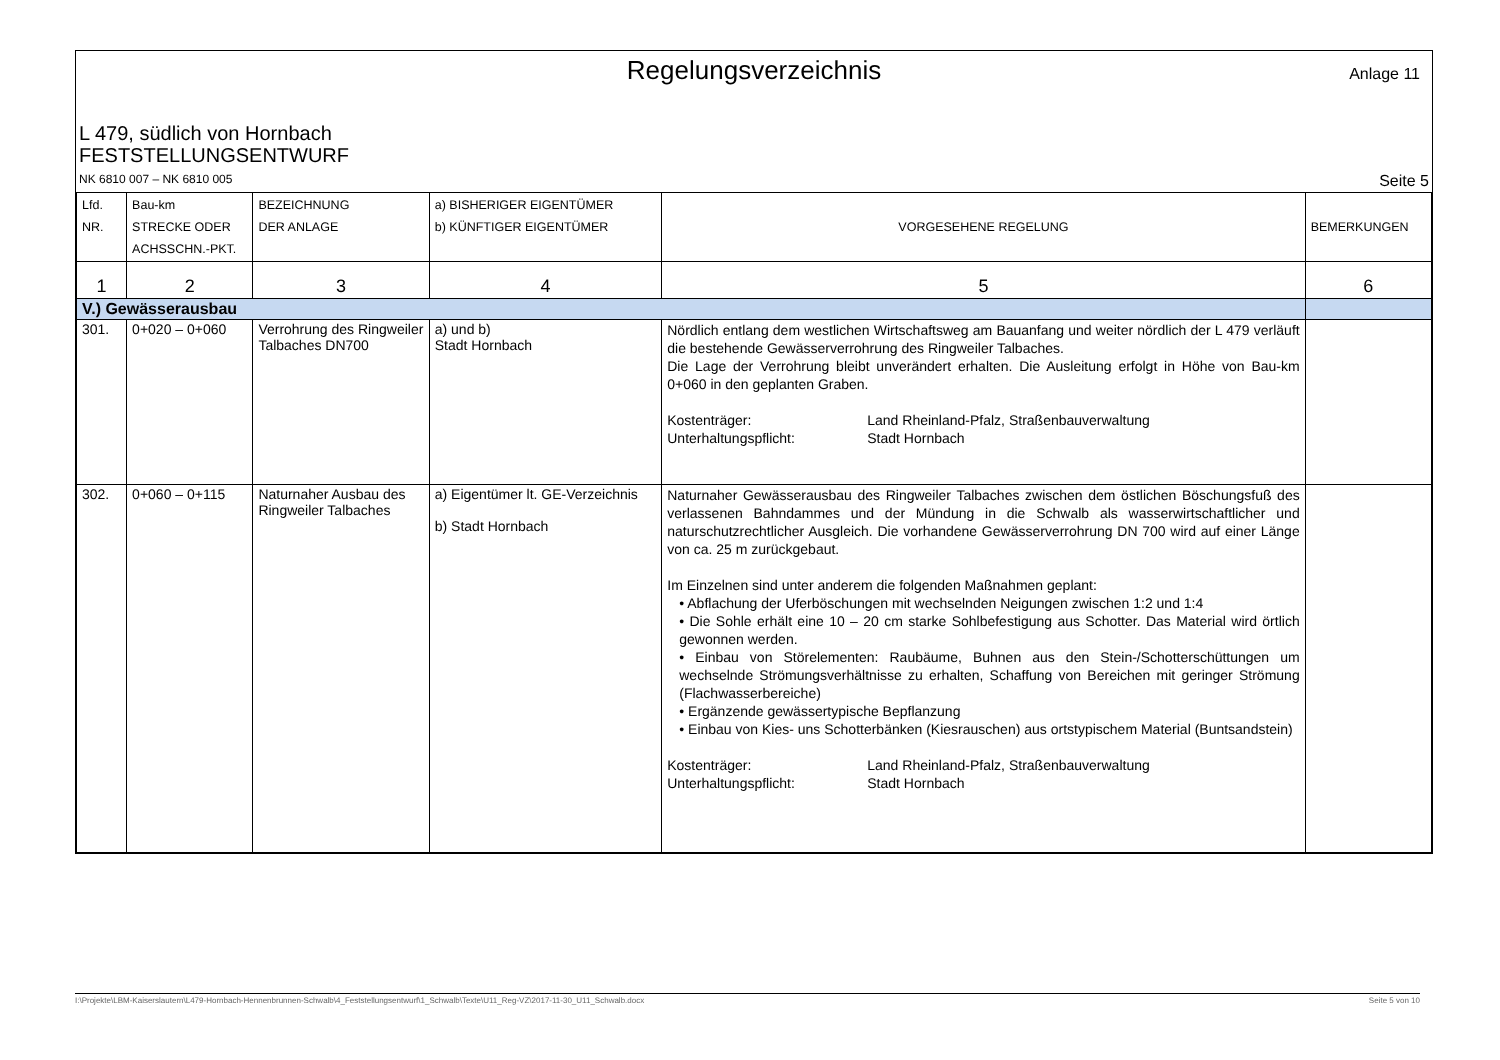Regelungsverzeichnis
Anlage 11
L 479, südlich von Hornbach
FESTSTELLUNGSENTWURF
NK 6810 007 – NK 6810 005 Seite 5
| Lfd. NR. | Bau-km STRECKE ODER ACHSSCHN.-PKT. | BEZEICHNUNG DER ANLAGE | a) BISHERIGER EIGENTÜMER b) KÜNFTIGER EIGENTÜMER | VORGESEHENE REGELUNG | BEMERKUNGEN |
| --- | --- | --- | --- | --- | --- |
| 1 | 2 | 3 | 4 | 5 | 6 |
| V.) Gewässerausbau | | | | | |
| 301. | 0+020 – 0+060 | Verrohrung des Ringweiler Talbaches DN700 | a) und b) Stadt Hornbach | Nördlich entlang dem westlichen Wirtschaftsweg am Bauanfang und weiter nördlich der L 479 verläuft die bestehende Gewässerverrohrung des Ringweiler Talbaches. Die Lage der Verrohrung bleibt unverändert erhalten. Die Ausleitung erfolgt in Höhe von Bau-km 0+060 in den geplanten Graben. Kostenträger: Land Rheinland-Pfalz, Straßenbauverwaltung Unterhaltungspflicht: Stadt Hornbach | |
| 302. | 0+060 – 0+115 | Naturnaher Ausbau des Ringweiler Talbaches | a) Eigentümer lt. GE-Verzeichnis b) Stadt Hornbach | Naturnaher Gewässerausbau des Ringweiler Talbaches zwischen dem östlichen Böschungsfuß des verlassenen Bahndammes und der Mündung in die Schwalb als wasserwirtschaftlicher und naturschutzrechtlicher Ausgleich. Die vorhandene Gewässerverrohrung DN 700 wird auf einer Länge von ca. 25 m zurückgebaut. Im Einzelnen sind unter anderem die folgenden Maßnahmen geplant: • Abflachung der Uferböschungen mit wechselnden Neigungen zwischen 1:2 und 1:4 • Die Sohle erhält eine 10 – 20 cm starke Sohlbefestigung aus Schotter. Das Material wird örtlich gewonnen werden. • Einbau von Störelementen: Raubäume, Buhnen aus den Stein-/Schotterschüttungen um wechselnde Strömungsverhältnisse zu erhalten, Schaffung von Bereichen mit geringer Strömung (Flachwasserbereiche) • Ergänzende gewässertypische Bepflanzung • Einbau von Kies- uns Schotterbänken (Kiesrauschen) aus ortstypischem Material (Buntsandstein) Kostenträger: Land Rheinland-Pfalz, Straßenbauverwaltung Unterhaltungspflicht: Stadt Hornbach | |
I:\Projekte\LBM-Kaiserslautern\L479-Hornbach-Hennenbrunnen-Schwalb\4_Feststellungsentwurf\1_Schwalb\Texte\U11_Reg-VZ\2017-11-30_U11_Schwalb.docx Seite 5 von 10